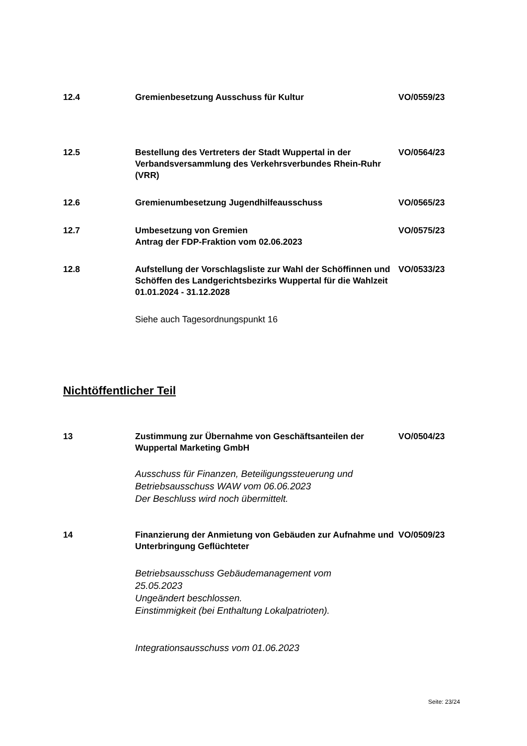12.4 Gremienbesetzung Ausschuss für Kultur VO/0559/23
12.5 Bestellung des Vertreters der Stadt Wuppertal in der Verbandsversammlung des Verkehrsverbundes Rhein-Ruhr (VRR)
VO/0564/23
12.6 Gremienumbesetzung Jugendhilfeausschuss VO/0565/23
12.7 Umbesetzung von Gremien
Antrag der FDP-Fraktion vom 02.06.2023
VO/0575/23
12.8 Aufstellung der Vorschlagsliste zur Wahl der Schöffinnen und Schöffen des Landgerichtsbezirks Wuppertal für die Wahlzeit 01.01.2024 - 31.12.2028
VO/0533/23
Siehe auch Tagesordnungspunkt 16
Nichtöffentlicher Teil
13 Zustimmung zur Übernahme von Geschäftsanteilen der Wuppertal Marketing GmbH
VO/0504/23
Ausschuss für Finanzen, Beteiligungssteuerung und
Betriebsausschuss WAW vom 06.06.2023
Der Beschluss wird noch übermittelt.
14 Finanzierung der Anmietung von Gebäuden zur Aufnahme und Unterbringung Geflüchteter
VO/0509/23
Betriebsausschuss Gebäudemanagement vom
25.05.2023
Ungeändert beschlossen.
Einstimmigkeit (bei Enthaltung Lokalpatrioten).
Integrationsausschuss vom 01.06.2023
Seite: 23/24